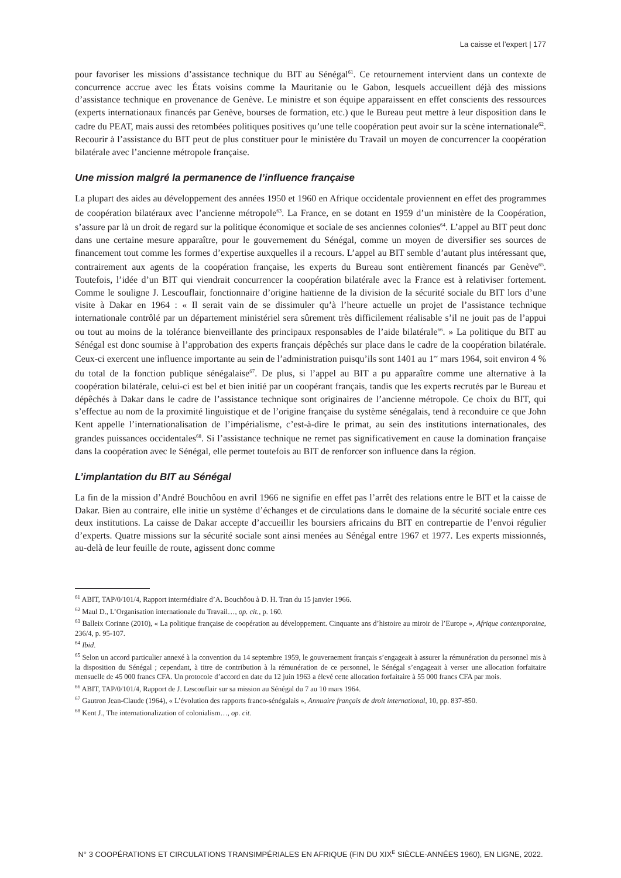La caisse et l’expert | 177
pour favoriser les missions d’assistance technique du BIT au Sénégal<sup>61</sup>. Ce retournement intervient dans un contexte de concurrence accrue avec les États voisins comme la Mauritanie ou le Gabon, lesquels accueillent déjà des missions d’assistance technique en provenance de Genève. Le ministre et son équipe apparaissent en effet conscients des ressources (experts internationaux financés par Genève, bourses de formation, etc.) que le Bureau peut mettre à leur disposition dans le cadre du PEAT, mais aussi des retombées politiques positives qu’une telle coopération peut avoir sur la scène internationale<sup>62</sup>. Recourir à l’assistance du BIT peut de plus constituer pour le ministère du Travail un moyen de concurrencer la coopération bilatérale avec l’ancienne métropole française.
Une mission malgré la permanence de l’influence française
La plupart des aides au développement des années 1950 et 1960 en Afrique occidentale proviennent en effet des programmes de coopération bilatéraux avec l’ancienne métropole<sup>63</sup>. La France, en se dotant en 1959 d’un ministère de la Coopération, s’assure par là un droit de regard sur la politique économique et sociale de ses anciennes colonies<sup>64</sup>. L’appel au BIT peut donc dans une certaine mesure apparaître, pour le gouvernement du Sénégal, comme un moyen de diversifier ses sources de financement tout comme les formes d’expertise auxquelles il a recours. L’appel au BIT semble d’autant plus intéressant que, contrairement aux agents de la coopération française, les experts du Bureau sont entièrement financés par Genève<sup>65</sup>. Toutefois, l’idée d’un BIT qui viendrait concurrencer la coopération bilatérale avec la France est à relativiser fortement. Comme le souligne J. Lescouflair, fonctionnaire d’origine haïtienne de la division de la sécurité sociale du BIT lors d’une visite à Dakar en 1964 : « Il serait vain de se dissimuler qu’à l’heure actuelle un projet de l’assistance technique internationale contrôlé par un département ministériel sera sûrement très difficilement réalisable s’il ne jouit pas de l’appui ou tout au moins de la tolérance bienveillante des principaux responsables de l’aide bilatérale<sup>66</sup>. » La politique du BIT au Sénégal est donc soumise à l’approbation des experts français dépêchés sur place dans le cadre de la coopération bilatérale. Ceux-ci exercent une influence importante au sein de l’administration puisqu’ils sont 1401 au 1<sup>er</sup> mars 1964, soit environ 4 % du total de la fonction publique sénégalaise<sup>67</sup>. De plus, si l’appel au BIT a pu apparaître comme une alternative à la coopération bilatérale, celui-ci est bel et bien initié par un coopérant français, tandis que les experts recrutés par le Bureau et dépêchés à Dakar dans le cadre de l’assistance technique sont originaires de l’ancienne métropole. Ce choix du BIT, qui s’effectue au nom de la proximité linguistique et de l’origine française du système sénégalais, tend à reconduire ce que John Kent appelle l’internationalisation de l’impérialisme, c’est-à-dire le primat, au sein des institutions internationales, des grandes puissances occidentales<sup>68</sup>. Si l’assistance technique ne remet pas significativement en cause la domination française dans la coopération avec le Sénégal, elle permet toutefois au BIT de renforcer son influence dans la région.
L’implantation du BIT au Sénégal
La fin de la mission d’André Bouchôou en avril 1966 ne signifie en effet pas l’arrêt des relations entre le BIT et la caisse de Dakar. Bien au contraire, elle initie un système d’échanges et de circulations dans le domaine de la sécurité sociale entre ces deux institutions. La caisse de Dakar accepte d’accueillir les boursiers africains du BIT en contrepartie de l’envoi régulier d’experts. Quatre missions sur la sécurité sociale sont ainsi menées au Sénégal entre 1967 et 1977. Les experts missionnés, au-delà de leur feuille de route, agissent donc comme
<sup>61</sup> ABIT, TAP/0/101/4, Rapport intermédiaire d’A. Bouchôou à D. H. Tran du 15 janvier 1966.
<sup>62</sup> Maul D., L’Organisation internationale du Travail…, op. cit., p. 160.
<sup>63</sup> Balleix Corinne (2010), « La politique française de coopération au développement. Cinquante ans d’histoire au miroir de l’Europe », Afrique contemporaine, 236/4, p. 95-107.
<sup>64</sup> Ibid.
<sup>65</sup> Selon un accord particulier annexé à la convention du 14 septembre 1959, le gouvernement français s’engageait à assurer la rémunération du personnel mis à la disposition du Sénégal ; cependant, à titre de contribution à la rémunération de ce personnel, le Sénégal s’engageait à verser une allocation forfaitaire mensuelle de 45 000 francs CFA. Un protocole d’accord en date du 12 juin 1963 a élevé cette allocation forfaitaire à 55 000 francs CFA par mois.
<sup>66</sup> ABIT, TAP/0/101/4, Rapport de J. Lescouflair sur sa mission au Sénégal du 7 au 10 mars 1964.
<sup>67</sup> Gautron Jean-Claude (1964), « L’évolution des rapports franco-sénégalais », Annuaire français de droit international, 10, pp. 837-850.
<sup>68</sup> Kent J., The internationalization of colonialism…, op. cit.
N° 3 COOPÉRATIONS ET CIRCULATIONS TRANSIMPÉRIALES EN AFRIQUE (FIN DU XIX<sup>E</sup> SIÈCLE-ANNÉES 1960), EN LIGNE, 2022.